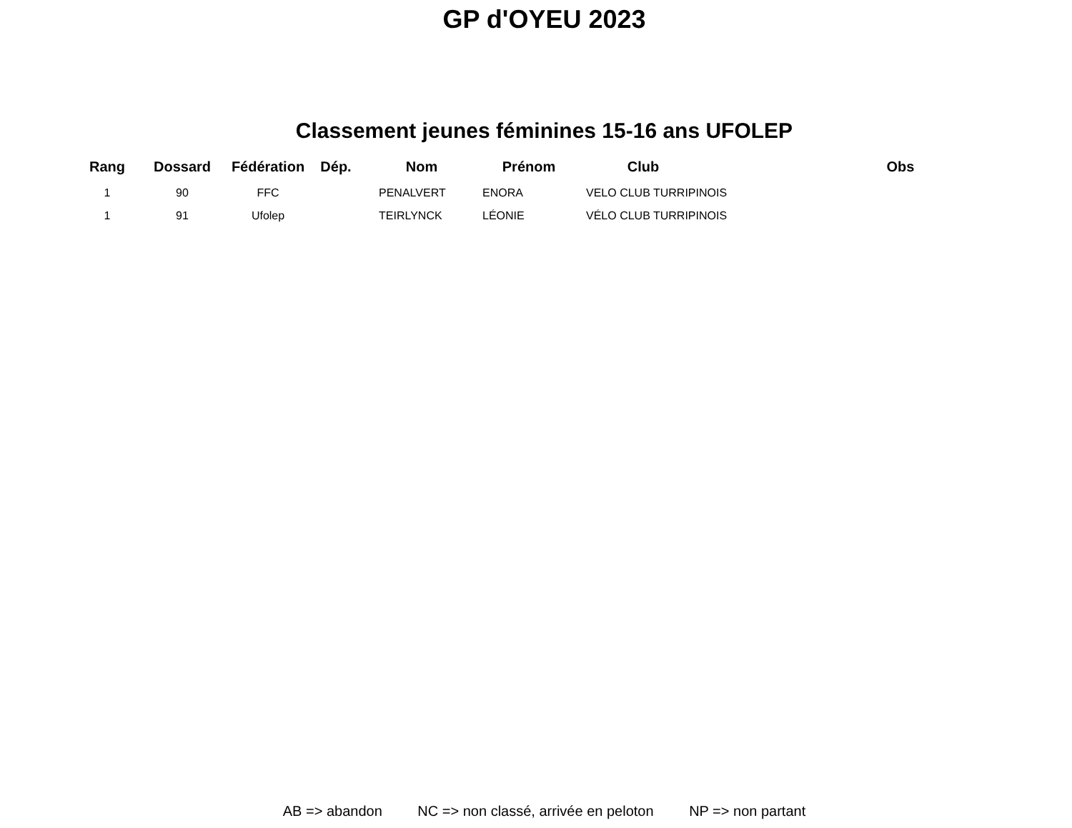GP d'OYEU 2023
Classement jeunes féminines 15-16 ans UFOLEP
| Rang | Dossard | Fédération | Dép. | Nom | Prénom | Club | | Obs |
| --- | --- | --- | --- | --- | --- | --- | --- | --- |
| 1 | 90 | FFC | | PENALVERT | ENORA | VELO CLUB TURRIPINOIS | | |
| 1 | 91 | Ufolep | | TEIRLYNCK | LÉONIE | VÉLO CLUB TURRIPINOIS | | |
AB => abandon NC => non classé, arrivée en peloton NP => non partant